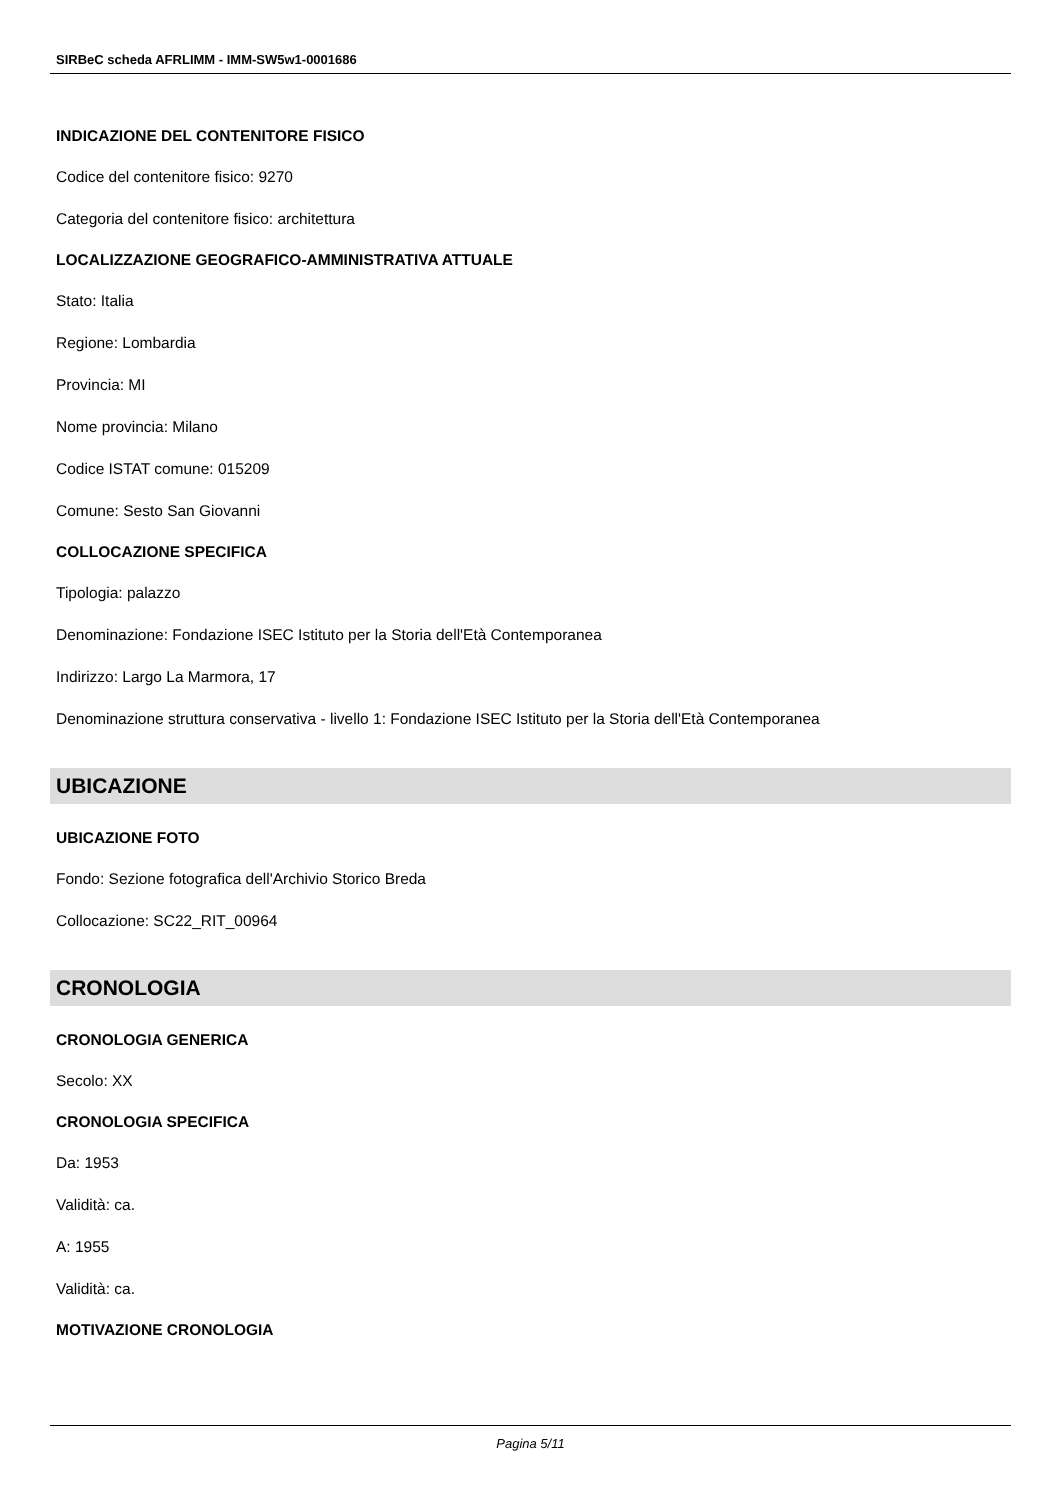SIRBeC scheda AFRLIMM - IMM-SW5w1-0001686
INDICAZIONE DEL CONTENITORE FISICO
Codice del contenitore fisico: 9270
Categoria del contenitore fisico: architettura
LOCALIZZAZIONE GEOGRAFICO-AMMINISTRATIVA ATTUALE
Stato: Italia
Regione: Lombardia
Provincia: MI
Nome provincia: Milano
Codice ISTAT comune: 015209
Comune: Sesto San Giovanni
COLLOCAZIONE SPECIFICA
Tipologia: palazzo
Denominazione: Fondazione ISEC Istituto per la Storia dell'Età Contemporanea
Indirizzo: Largo La Marmora, 17
Denominazione struttura conservativa - livello 1: Fondazione ISEC Istituto per la Storia dell'Età Contemporanea
UBICAZIONE
UBICAZIONE FOTO
Fondo: Sezione fotografica dell'Archivio Storico Breda
Collocazione: SC22_RIT_00964
CRONOLOGIA
CRONOLOGIA GENERICA
Secolo: XX
CRONOLOGIA SPECIFICA
Da: 1953
Validità: ca.
A: 1955
Validità: ca.
MOTIVAZIONE CRONOLOGIA
Pagina 5/11